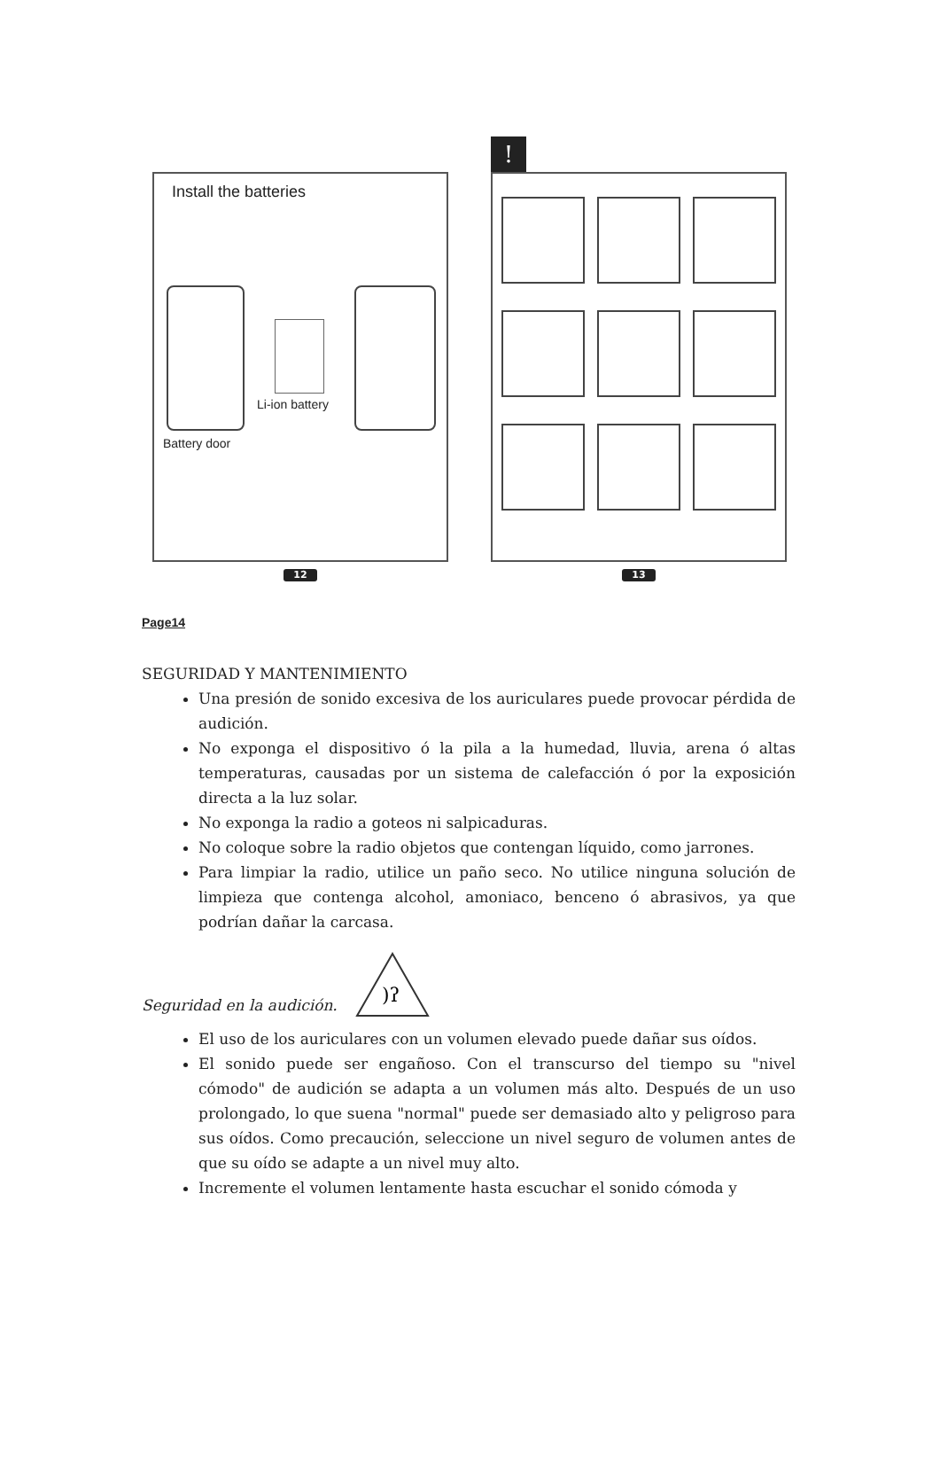Install the batteries
Li-ion battery
Battery door
12
!
13
Page14
SEGURIDAD Y MANTENIMIENTO
Una presión de sonido excesiva de los auriculares puede provocar pérdida de audición.
No exponga el dispositivo ó la pila a la humedad, lluvia, arena ó altas temperaturas, causadas por un sistema de calefacción ó por la exposición directa a la luz solar.
No exponga la radio a goteos ni salpicaduras.
No coloque sobre la radio objetos que contengan líquido, como jarrones.
Para limpiar la radio, utilice un paño seco. No utilice ninguna solución de limpieza que contenga alcohol, amoniaco, benceno ó abrasivos, ya que podrían dañar la carcasa.
Seguridad en la audición.
)ʔ
El uso de los auriculares con un volumen elevado puede dañar sus oídos.
El sonido puede ser engañoso. Con el transcurso del tiempo su "nivel cómodo" de audición se adapta a un volumen más alto. Después de un uso prolongado, lo que suena "normal" puede ser demasiado alto y peligroso para sus oídos. Como precaución, seleccione un nivel seguro de volumen antes de que su oído se adapte a un nivel muy alto.
Incremente el volumen lentamente hasta escuchar el sonido cómoda y